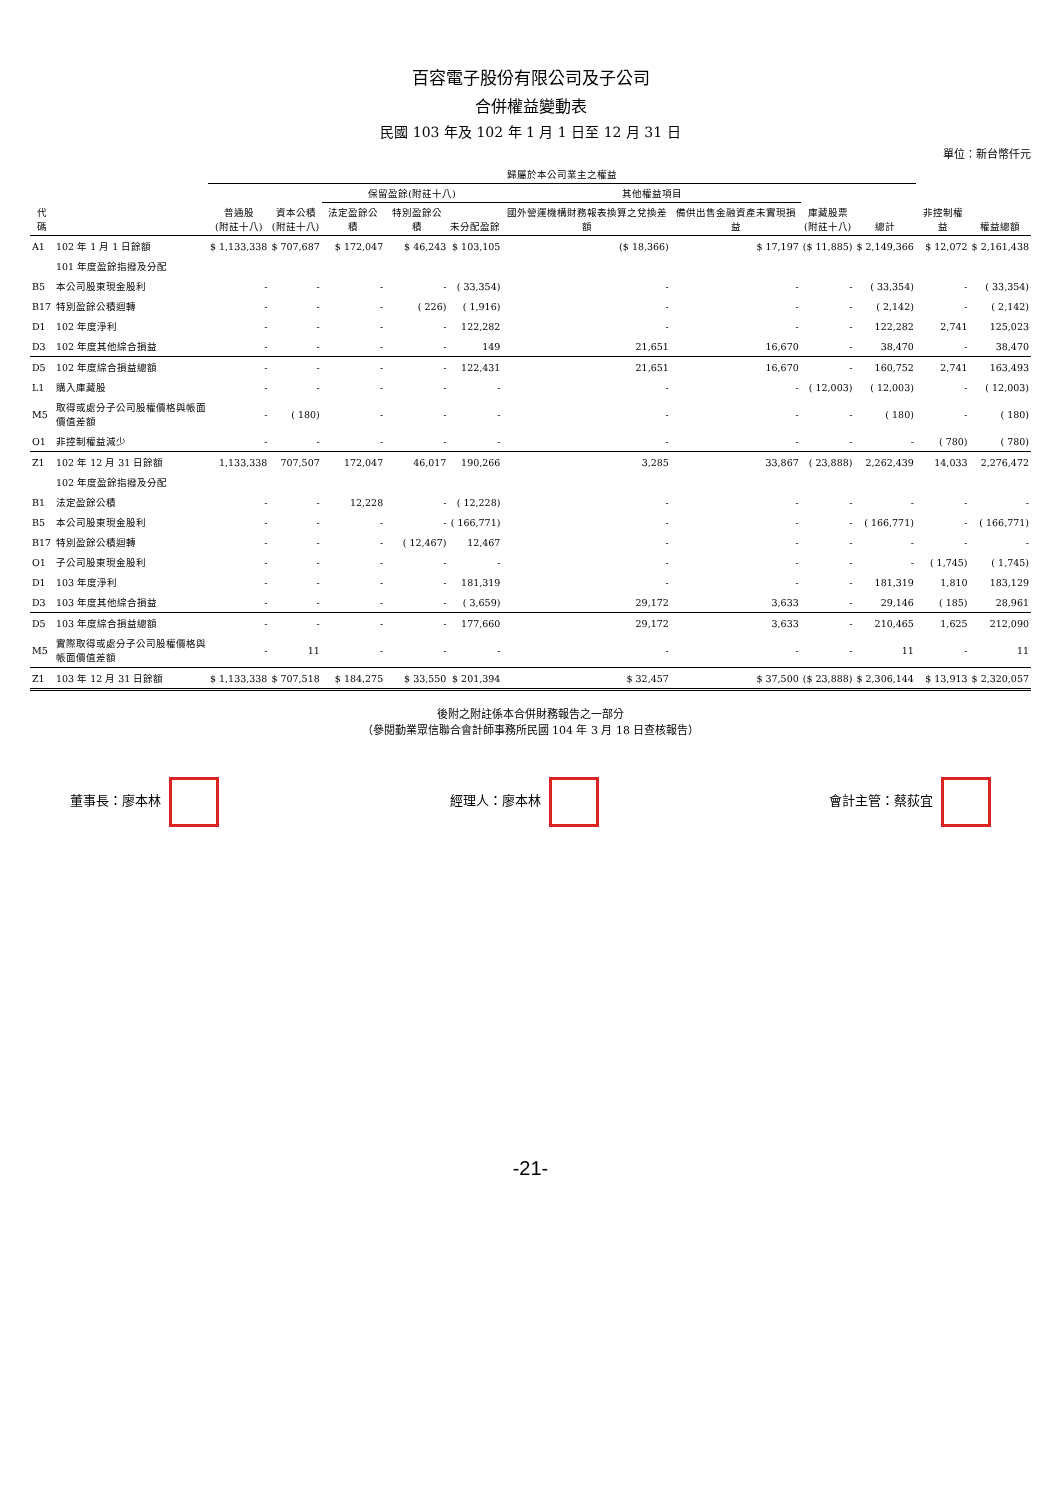百容電子股份有限公司及子公司
合併權益變動表
民國 103 年及 102 年 1 月 1 日至 12 月 31 日
單位：新台幣仟元
| 代碼 | | 歸屬於本公司業主之權益 | | | | | | | | | 非控制權益 | 權益總額 |
| --- | --- | --- | --- | --- | --- | --- | --- | --- | --- | --- | --- | --- |
| | | 普通股 (附註十八) | 資本公積 (附註十八) | 保留盈餘(附註十八) | | | 其他權益項目 | | 庫藏股票 (附註十八) | 總計 | | |
| | | | | 法定盈餘公積 | 特別盈餘公積 | 未分配盈餘 | 國外營運機構財務報表換算之兌換差額 | 備供出售金融資產未實現損益 | | | | |
| A1 | 102 年 1 月 1 日餘額 | $ 1,133,338 | $ 707,687 | $ 172,047 | $ 46,243 | $ 103,105 | ($ 18,366) | $ 17,197 | ($ 11,885) | $ 2,149,366 | $ 12,072 | $ 2,161,438 |
| | 101 年度盈餘指撥及分配 | | | | | | | | | | | |
| B5 | 本公司股東現金股利 | - | - | - | - | ( 33,354) | - | - | - | ( 33,354) | - | ( 33,354) |
| B17 | 特別盈餘公積迴轉 | - | - | - | ( 226) | ( 1,916) | - | - | - | ( 2,142) | - | ( 2,142) |
| D1 | 102 年度淨利 | - | - | - | - | 122,282 | - | - | - | 122,282 | 2,741 | 125,023 |
| D3 | 102 年度其他綜合損益 | - | - | - | - | 149 | 21,651 | 16,670 | - | 38,470 | - | 38,470 |
| D5 | 102 年度綜合損益總額 | - | - | - | - | 122,431 | 21,651 | 16,670 | - | 160,752 | 2,741 | 163,493 |
| L1 | 購入庫藏股 | - | - | - | - | - | - | - | ( 12,003) | ( 12,003) | - | ( 12,003) |
| M5 | 取得或處分子公司股權價格與帳面價值差額 | - | ( 180) | - | - | - | - | - | - | ( 180) | - | ( 180) |
| O1 | 非控制權益減少 | - | - | - | - | - | - | - | - | - | ( 780) | ( 780) |
| Z1 | 102 年 12 月 31 日餘額 | 1,133,338 | 707,507 | 172,047 | 46,017 | 190,266 | 3,285 | 33,867 | ( 23,888) | 2,262,439 | 14,033 | 2,276,472 |
| | 102 年度盈餘指撥及分配 | | | | | | | | | | | |
| B1 | 法定盈餘公積 | - | - | 12,228 | - | ( 12,228) | - | - | - | - | - | - |
| B5 | 本公司股東現金股利 | - | - | - | - | ( 166,771) | - | - | - | ( 166,771) | - | ( 166,771) |
| B17 | 特別盈餘公積迴轉 | - | - | - | ( 12,467) | 12,467 | - | - | - | - | - | - |
| O1 | 子公司股東現金股利 | - | - | - | - | - | - | - | - | - | ( 1,745) | ( 1,745) |
| D1 | 103 年度淨利 | - | - | - | - | 181,319 | - | - | - | 181,319 | 1,810 | 183,129 |
| D3 | 103 年度其他綜合損益 | - | - | - | - | ( 3,659) | 29,172 | 3,633 | - | 29,146 | ( 185) | 28,961 |
| D5 | 103 年度綜合損益總額 | - | - | - | - | 177,660 | 29,172 | 3,633 | - | 210,465 | 1,625 | 212,090 |
| M5 | 實際取得或處分子公司股權價格與帳面價值差額 | - | 11 | - | - | - | - | - | - | 11 | - | 11 |
| Z1 | 103 年 12 月 31 日餘額 | $ 1,133,338 | $ 707,518 | $ 184,275 | $ 33,550 | $ 201,394 | $ 32,457 | $ 37,500 | ($ 23,888) | $ 2,306,144 | $ 13,913 | $ 2,320,057 |
後附之附註係本合併財務報告之一部分
（參閱勤業眾信聯合會計師事務所民國 104 年 3 月 18 日查核報告）
董事長：廖本林 經理人：廖本林 會計主管：蔡荻宜
-21-